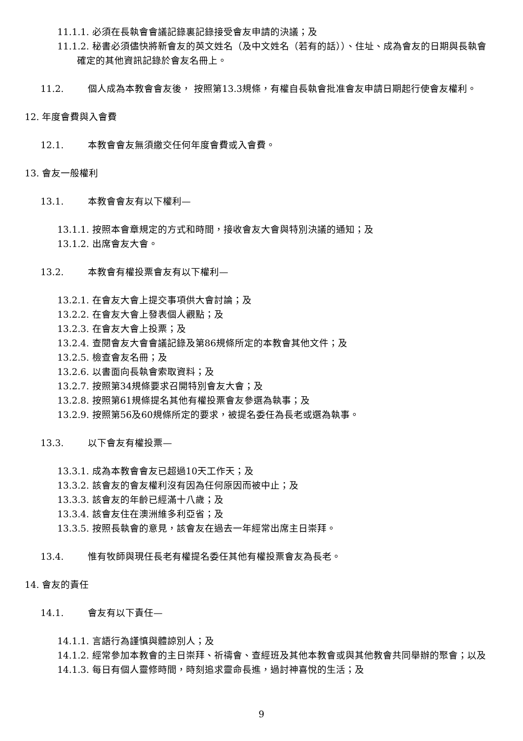11.1.1. 必須在長執會會議記錄裏記錄接受會友申請的決議；及
11.1.2. 秘書必須儘快將新會友的英文姓名（及中文姓名（若有的話））、住址、成為會友的日期與長執會確定的其他資訊記錄於會友名冊上。
11.2. 個人成為本教會會友後， 按照第13.3規條，有權自長執會批准會友申請日期起行使會友權利。
12. 年度會費與入會費
12.1. 本教會會友無須繳交任何年度會費或入會費。
13. 會友一般權利
13.1. 本教會會友有以下權利—
13.1.1. 按照本會章規定的方式和時間，接收會友大會與特別決議的通知；及
13.1.2. 出席會友大會。
13.2. 本教會有權投票會友有以下權利—
13.2.1. 在會友大會上提交事項供大會討論；及
13.2.2. 在會友大會上發表個人觀點；及
13.2.3. 在會友大會上投票；及
13.2.4. 查閱會友大會會議記錄及第86規條所定的本教會其他文件；及
13.2.5. 檢查會友名冊；及
13.2.6. 以書面向長執會索取資料；及
13.2.7. 按照第34規條要求召開特別會友大會；及
13.2.8. 按照第61規條提名其他有權投票會友參選為執事；及
13.2.9. 按照第56及60規條所定的要求，被提名委任為長老或選為執事。
13.3. 以下會友有權投票—
13.3.1. 成為本教會會友已超過10天工作天；及
13.3.2. 該會友的會友權利沒有因為任何原因而被中止；及
13.3.3. 該會友的年齡已經滿十八歲；及
13.3.4. 該會友住在澳洲維多利亞省；及
13.3.5. 按照長執會的意見，該會友在過去一年經常出席主日崇拜。
13.4. 惟有牧師與現任長老有權提名委任其他有權投票會友為長老。
14. 會友的責任
14.1. 會友有以下責任—
14.1.1. 言語行為謹慎與體諒別人；及
14.1.2. 經常參加本教會的主日崇拜、祈禱會、查經班及其他本教會或與其他教會共同舉辦的聚會；以及
14.1.3. 每日有個人靈修時間，時刻追求靈命長進，過討神喜悅的生活；及
9